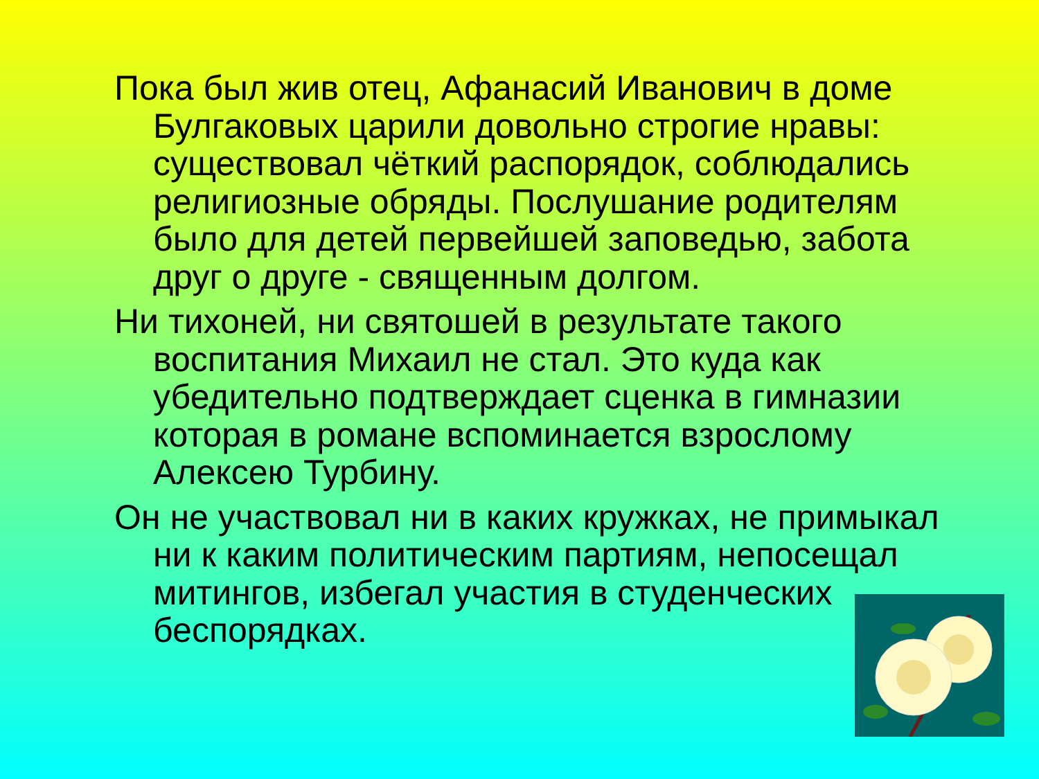Пока был жив отец, Афанасий Иванович в доме Булгаковых царили довольно строгие нравы: существовал чёткий распорядок, соблюдались религиозные обряды. Послушание родителям было для детей первейшей заповедью, забота друг о друге - священным долгом.
Ни тихоней, ни святошей в результате такого воспитания Михаил не стал. Это куда как убедительно подтверждает сценка в гимназии которая в романе вспоминается взрослому Алексею Турбину.
Он не участвовал ни в каких кружках, не примыкал ни к каким политическим партиям, непосещал митингов, избегал участия в студенческих беспорядках.